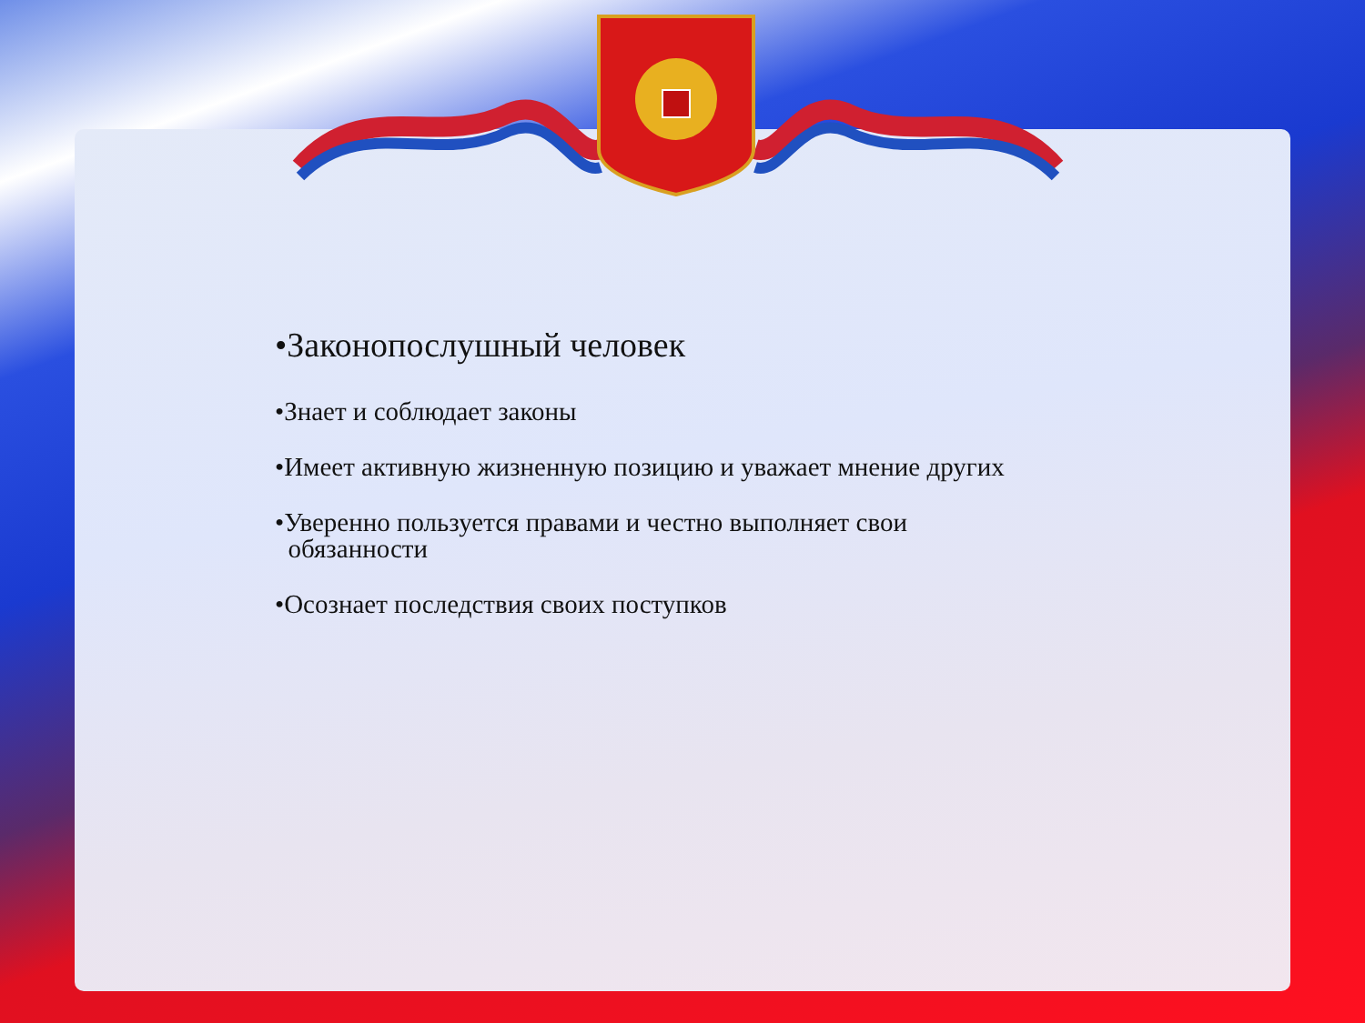•Законопослушный человек
•Знает и соблюдает законы
•Имеет активную жизненную позицию и уважает мнение других
•Уверенно пользуется правами и честно выполняет свои
обязанности
•Осознает последствия своих поступков